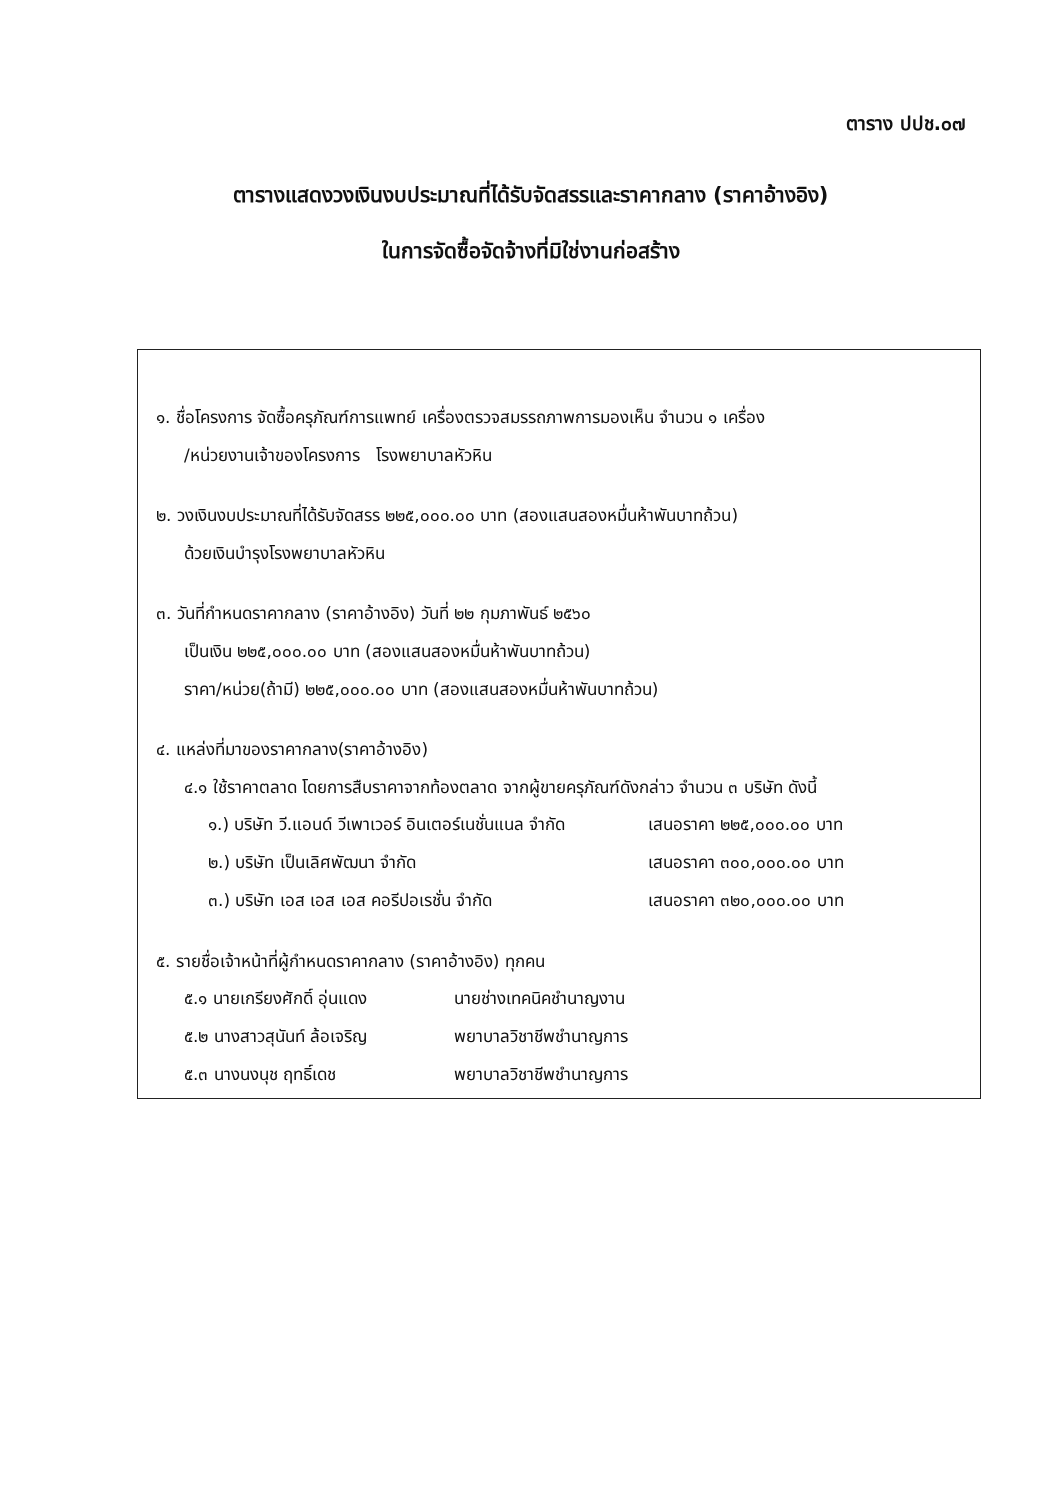ตาราง ปปช.๐๗
ตารางแสดงวงเงินงบประมาณที่ได้รับจัดสรรและราคากลาง (ราคาอ้างอิง)
ในการจัดซื้อจัดจ้างที่มิใช่งานก่อสร้าง
๑. ชื่อโครงการ จัดซื้อครุภัณฑ์การแพทย์ เครื่องตรวจสมรรถภาพการมองเห็น จำนวน ๑ เครื่อง
/หน่วยงานเจ้าของโครงการ โรงพยาบาลหัวหิน
๒. วงเงินงบประมาณที่ได้รับจัดสรร ๒๒๕,๐๐๐.๐๐ บาท (สองแสนสองหมื่นห้าพันบาทถ้วน)
ด้วยเงินบำรุงโรงพยาบาลหัวหิน
๓. วันที่กำหนดราคากลาง (ราคาอ้างอิง) วันที่ ๒๒ กุมภาพันธ์ ๒๕๖๐
เป็นเงิน ๒๒๕,๐๐๐.๐๐ บาท (สองแสนสองหมื่นห้าพันบาทถ้วน)
ราคา/หน่วย(ถ้ามี) ๒๒๕,๐๐๐.๐๐ บาท (สองแสนสองหมื่นห้าพันบาทถ้วน)
๔. แหล่งที่มาของราคากลาง(ราคาอ้างอิง)
๔.๑ ใช้ราคาตลาด โดยการสืบราคาจากท้องตลาด จากผู้ขายครุภัณฑ์ดังกล่าว จำนวน ๓ บริษัท ดังนี้
| ๑.) บริษัท วี.แอนด์ วีเพาเวอร์ อินเตอร์เนชั่นแนล จำกัด | เสนอราคา ๒๒๕,๐๐๐.๐๐ บาท |
| ๒.) บริษัท เป็นเลิศพัฒนา จำกัด | เสนอราคา ๓๐๐,๐๐๐.๐๐ บาท |
| ๓.) บริษัท เอส เอส เอส คอรีปอเรชั่น จำกัด | เสนอราคา ๓๒๐,๐๐๐.๐๐ บาท |
๕. รายชื่อเจ้าหน้าที่ผู้กำหนดราคากลาง (ราคาอ้างอิง) ทุกคน
| ๕.๑ นายเกรียงศักดิ์ อุ่นแดง | นายช่างเทคนิคชำนาญงาน |
| ๕.๒ นางสาวสุนันท์ ล้อเจริญ | พยาบาลวิชาชีพชำนาญการ |
| ๕.๓ นางนงนุช ฤทธิ์เดช | พยาบาลวิชาชีพชำนาญการ |